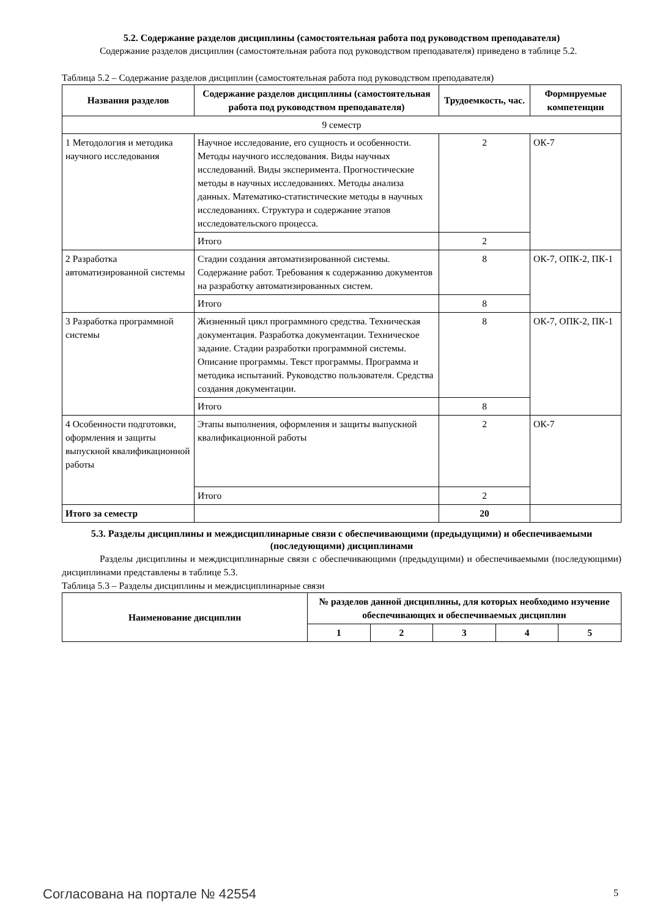5.2. Содержание разделов дисциплины (самостоятельная работа под руководством преподавателя)
Содержание разделов дисциплин (самостоятельная работа под руководством преподавателя) приведено в таблице 5.2.
Таблица 5.2 – Содержание разделов дисциплин (самостоятельная работа под руководством преподавателя)
| Названия разделов | Содержание разделов дисциплины (самостоятельная работа под руководством преподавателя) | Трудоемкость, час. | Формируемые компетенции |
| --- | --- | --- | --- |
| 9 семестр | | | |
| 1 Методология и методика научного исследования | Научное исследование, его сущность и особенности. Методы научного исследования. Виды научных исследований. Виды эксперимента. Прогностические методы в научных исследованиях. Методы анализа данных. Математико-статистические методы в научных исследованиях. Структура и содержание этапов исследовательского процесса. | 2 | ОК-7 |
| | Итого | 2 | |
| 2 Разработка автоматизированной системы | Стадии создания автоматизированной системы. Содержание работ. Требования к содержанию документов на разработку автоматизированных систем. | 8 | ОК-7, ОПК-2, ПК-1 |
| | Итого | 8 | |
| 3 Разработка программной системы | Жизненный цикл программного средства. Техническая документация. Разработка документации. Техническое задание. Стадии разработки программной системы. Описание программы. Текст программы. Программа и методика испытаний. Руководство пользователя. Средства создания документации. | 8 | ОК-7, ОПК-2, ПК-1 |
| | Итого | 8 | |
| 4 Особенности подготовки, оформления и защиты выпускной квалификационной работы | Этапы выполнения, оформления и защиты выпускной квалификационной работы | 2 | ОК-7 |
| | Итого | 2 | |
| Итого за семестр | | 20 | |
5.3. Разделы дисциплины и междисциплинарные связи с обеспечивающими (предыдущими) и обеспечиваемыми (последующими) дисциплинами
Разделы дисциплины и междисциплинарные связи с обеспечивающими (предыдущими) и обеспечиваемыми (последующими) дисциплинами представлены в таблице 5.3.
Таблица 5.3 – Разделы дисциплины и междисциплинарные связи
| Наименование дисциплин | № разделов данной дисциплины, для которых необходимо изучение обеспечивающих и обеспечиваемых дисциплин | | | | |
| --- | --- | --- | --- | --- | --- |
| | 1 | 2 | 3 | 4 | 5 |
Согласована на портале № 42554 5